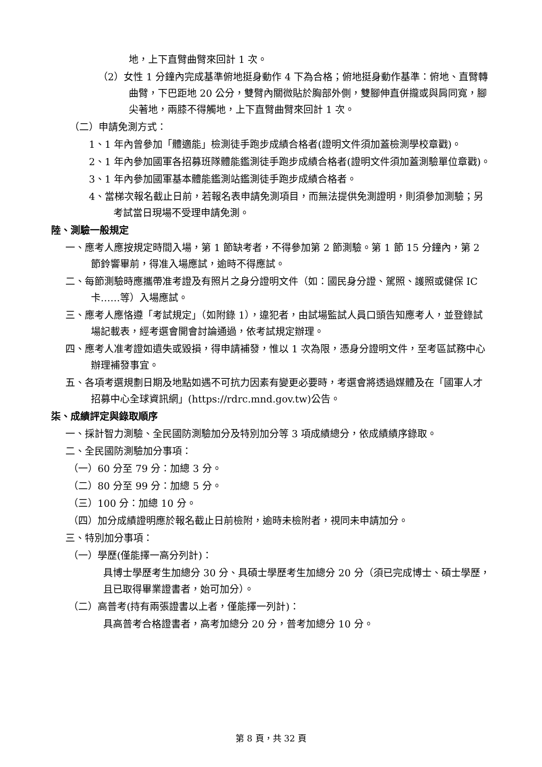地，上下直臂曲臂來回計 1 次。
（2）女性 1 分鐘內完成基準俯地挺身動作 4 下為合格；俯地挺身動作基準：俯地、直臂轉曲臂，下巴距地 20 公分，雙臂內關微貼於胸部外側，雙腳伸直併攏或與肩同寬，腳尖著地，兩膝不得觸地，上下直臂曲臂來回計 1 次。
（二）申請免測方式：
1、1 年內曾參加「體適能」檢測徒手跑步成績合格者(證明文件須加蓋檢測學校章戳)。
2、1 年內參加國軍各招募班隊體能鑑測徒手跑步成績合格者(證明文件須加蓋測驗單位章戳)。
3、1 年內參加國軍基本體能鑑測站鑑測徒手跑步成績合格者。
4、當梯次報名截止日前，若報名表申請免測項目，而無法提供免測證明，則須參加測驗；另考試當日現場不受理申請免測。
陸、測驗一般規定
一、應考人應按規定時間入場，第 1 節缺考者，不得參加第 2 節測驗。第 1 節 15 分鐘內，第 2 節鈴響畢前，得准入場應試，逾時不得應試。
二、每節測驗時應攜帶准考證及有照片之身分證明文件（如：國民身分證、駕照、護照或健保 IC 卡……等）入場應試。
三、應考人應恪遵「考試規定」（如附錄 1），違犯者，由試場監試人員口頭告知應考人，並登錄試場記載表，經考選會開會討論通過，依考試規定辦理。
四、應考人准考證如遺失或毀損，得申請補發，惟以 1 次為限，憑身分證明文件，至考區試務中心辦理補發事宜。
五、各項考選規劃日期及地點如遇不可抗力因素有變更必要時，考選會將透過媒體及在「國軍人才招募中心全球資訊網」(https://rdrc.mnd.gov.tw)公告。
柒、成績評定與錄取順序
一、採計智力測驗、全民國防測驗加分及特別加分等 3 項成績總分，依成績績序錄取。
二、全民國防測驗加分事項：
（一）60 分至 79 分：加總 3 分。
（二）80 分至 99 分：加總 5 分。
（三）100 分：加總 10 分。
（四）加分成績證明應於報名截止日前檢附，逾時未檢附者，視同未申請加分。
三、特別加分事項：
（一）學歷(僅能擇一高分列計)：
具博士學歷考生加總分 30 分、具碩士學歷考生加總分 20 分（須已完成博士、碩士學歷，且已取得畢業證書者，始可加分）。
（二）高普考(持有兩張證書以上者，僅能擇一列計)：
具高普考合格證書者，高考加總分 20 分，普考加總分 10 分。
第 8 頁，共 32 頁